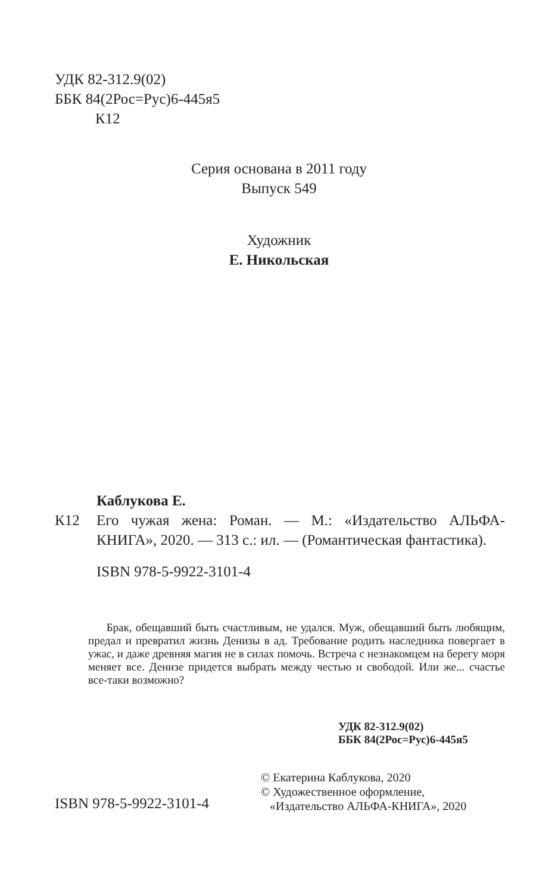УДК 82-312.9(02)
ББК 84(2Рос=Рус)6-445я5
К12
Серия основана в 2011 году
Выпуск 549
Художник
Е. Никольская
Каблукова Е.
К12 Его чужая жена: Роман. — М.: «Издательство АЛЬФА-КНИГА», 2020. — 313 с.: ил. — (Романтическая фантастика).
ISBN 978-5-9922-3101-4
Брак, обещавший быть счастливым, не удался. Муж, обещавший быть любящим, предал и превратил жизнь Денизы в ад. Требование родить наследника повергает в ужас, и даже древняя магия не в силах помочь. Встреча с незнакомцем на берегу моря меняет все. Денизе придется выбрать между честью и свободой. Или же... счастье все-таки возможно?
УДК 82-312.9(02)
ББК 84(2Рос=Рус)6-445я5
ISBN 978-5-9922-3101-4
© Екатерина Каблукова, 2020
© Художественное оформление,
«Издательство АЛЬФА-КНИГА», 2020